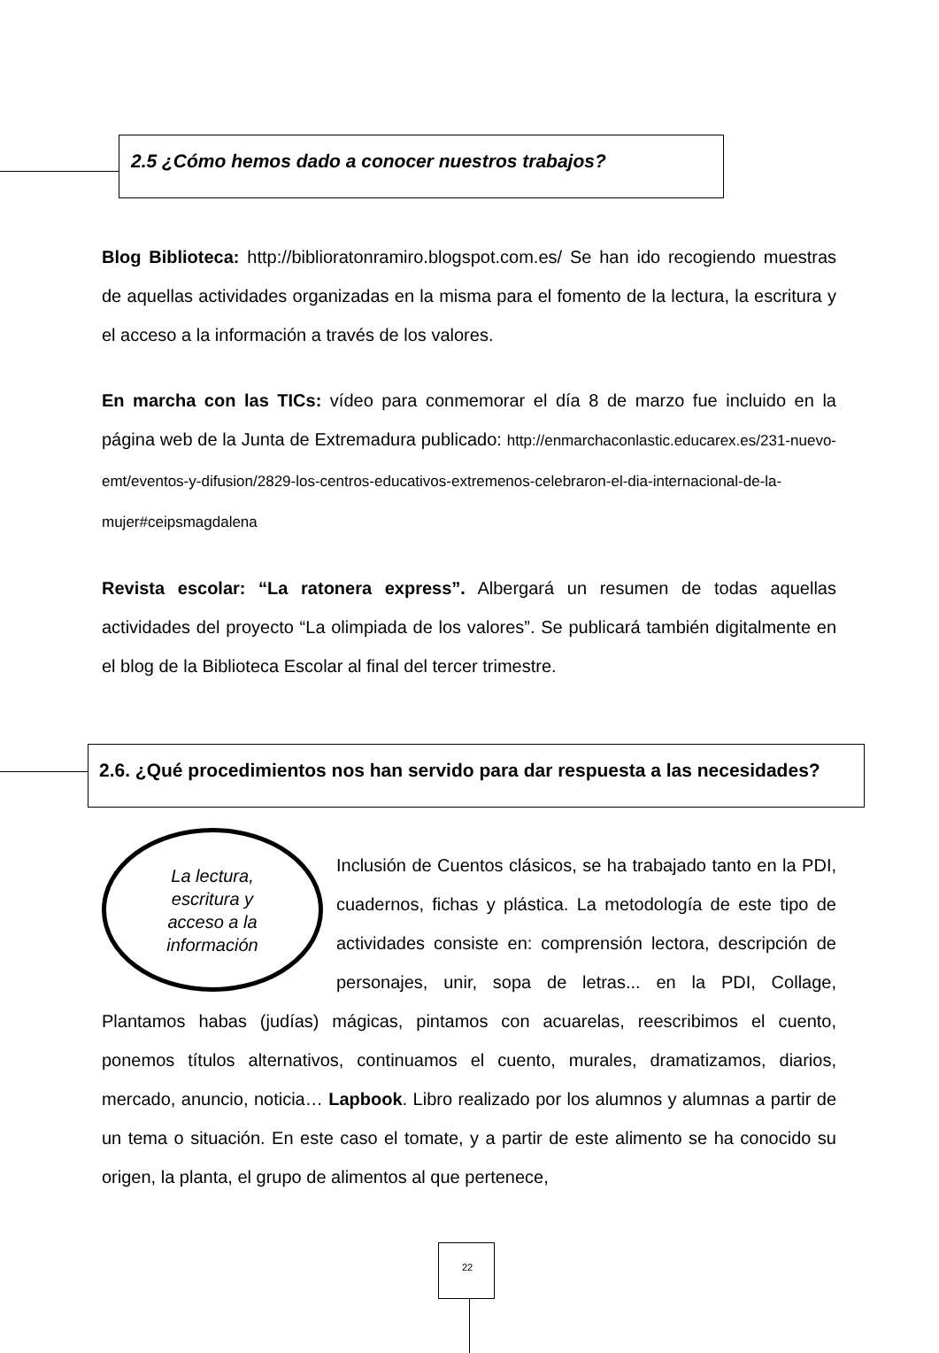2.5 ¿Cómo hemos dado a conocer nuestros trabajos?
Blog Biblioteca: http://biblioratonramiro.blogspot.com.es/ Se han ido recogiendo muestras de aquellas actividades organizadas en la misma para el fomento de la lectura, la escritura y el acceso a la información a través de los valores.
En marcha con las TICs: vídeo para conmemorar el día 8 de marzo fue incluido en la página web de la Junta de Extremadura publicado: http://enmarchaconlastic.educarex.es/231-nuevo-emt/eventos-y-difusion/2829-los-centros-educativos-extremenos-celebraron-el-dia-internacional-de-la-mujer#ceipsmagdalena
Revista escolar: “La ratonera express”. Albergará un resumen de todas aquellas actividades del proyecto “La olimpiada de los valores”. Se publicará también digitalmente en el blog de la Biblioteca Escolar al final del tercer trimestre.
2.6. ¿Qué procedimientos nos han servido para dar respuesta a las necesidades?
La lectura,
escritura y
acceso a la
información
Inclusión de Cuentos clásicos, se ha trabajado tanto en la PDI, cuadernos, fichas y plástica. La metodología de este tipo de actividades consiste en: comprensión lectora, descripción de personajes, unir, sopa de letras... en la PDI, Collage, Plantamos habas (judías) mágicas, pintamos con acuarelas, reescribimos el cuento, ponemos títulos alternativos, continuamos el cuento, murales, dramatizamos, diarios, mercado, anuncio, noticia… Lapbook. Libro realizado por los alumnos y alumnas a partir de un tema o situación. En este caso el tomate, y a partir de este alimento se ha conocido su origen, la planta, el grupo de alimentos al que pertenece,
22